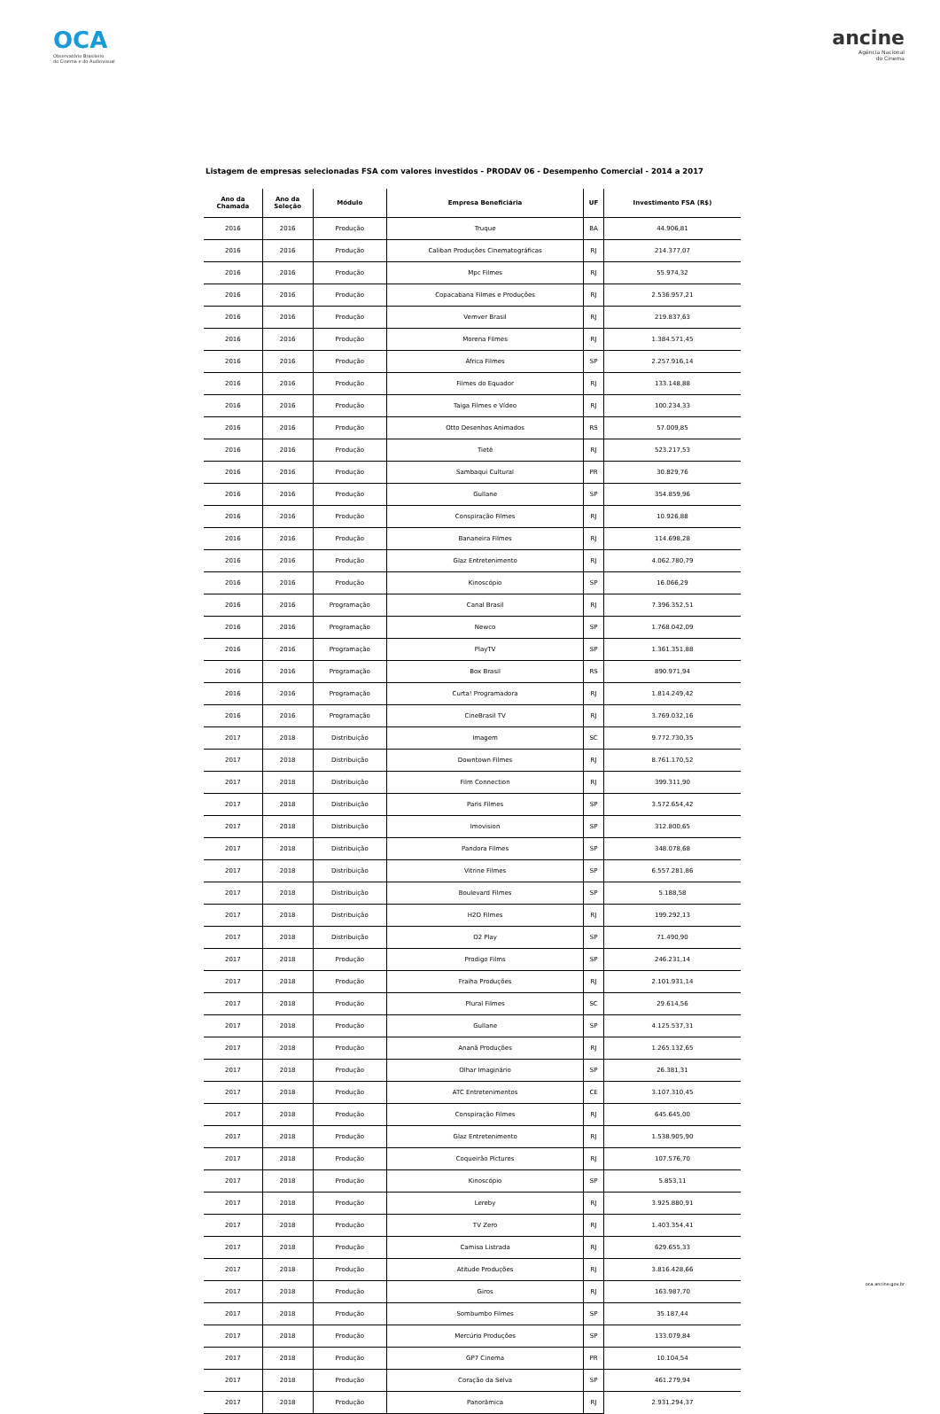OCA
Observatório Brasileiro
do Cinema e do Audiovisual
ancine
Agência Nacional
do Cinema
Listagem de empresas selecionadas FSA com valores investidos - PRODAV 06 - Desempenho Comercial - 2014 a 2017
| Ano da Chamada | Ano da Seleção | Módulo | Empresa Beneficiária | UF | Investimento FSA (R$) |
| --- | --- | --- | --- | --- | --- |
| 2016 | 2016 | Produção | Truque | BA | 44.906,81 |
| 2016 | 2016 | Produção | Caliban Produções Cinematográficas | RJ | 214.377,07 |
| 2016 | 2016 | Produção | Mpc Filmes | RJ | 55.974,32 |
| 2016 | 2016 | Produção | Copacabana Filmes e Produções | RJ | 2.536.957,21 |
| 2016 | 2016 | Produção | Vemver Brasil | RJ | 219.837,63 |
| 2016 | 2016 | Produção | Morena Filmes | RJ | 1.384.571,45 |
| 2016 | 2016 | Produção | África Filmes | SP | 2.257.916,14 |
| 2016 | 2016 | Produção | Filmes do Equador | RJ | 133.148,88 |
| 2016 | 2016 | Produção | Taiga Filmes e Vídeo | RJ | 100.234,33 |
| 2016 | 2016 | Produção | Otto Desenhos Animados | RS | 57.009,85 |
| 2016 | 2016 | Produção | Tietê | RJ | 523.217,53 |
| 2016 | 2016 | Produção | Sambaqui Cultural | PR | 30.829,76 |
| 2016 | 2016 | Produção | Gullane | SP | 354.859,96 |
| 2016 | 2016 | Produção | Conspiração Filmes | RJ | 10.926,88 |
| 2016 | 2016 | Produção | Bananeira Filmes | RJ | 114.698,28 |
| 2016 | 2016 | Produção | Glaz Entretenimento | RJ | 4.062.780,79 |
| 2016 | 2016 | Produção | Kinoscópio | SP | 16.066,29 |
| 2016 | 2016 | Programação | Canal Brasil | RJ | 7.396.352,51 |
| 2016 | 2016 | Programação | Newco | SP | 1.768.042,09 |
| 2016 | 2016 | Programação | PlayTV | SP | 1.361.351,88 |
| 2016 | 2016 | Programação | Box Brasil | RS | 890.971,94 |
| 2016 | 2016 | Programação | Curta! Programadora | RJ | 1.814.249,42 |
| 2016 | 2016 | Programação | CineBrasil TV | RJ | 3.769.032,16 |
| 2017 | 2018 | Distribuição | Imagem | SC | 9.772.730,35 |
| 2017 | 2018 | Distribuição | Downtown Filmes | RJ | 8.761.170,52 |
| 2017 | 2018 | Distribuição | Film Connection | RJ | 399.311,90 |
| 2017 | 2018 | Distribuição | Paris Filmes | SP | 3.572.654,42 |
| 2017 | 2018 | Distribuição | Imovision | SP | 312.800,65 |
| 2017 | 2018 | Distribuição | Pandora Filmes | SP | 348.078,68 |
| 2017 | 2018 | Distribuição | Vitrine Filmes | SP | 6.557.281,86 |
| 2017 | 2018 | Distribuição | Boulevard Filmes | SP | 5.188,58 |
| 2017 | 2018 | Distribuição | H2O Filmes | RJ | 199.292,13 |
| 2017 | 2018 | Distribuição | O2 Play | SP | 71.490,90 |
| 2017 | 2018 | Produção | Prodigo Films | SP | 246.231,14 |
| 2017 | 2018 | Produção | Fraiha Produções | RJ | 2.101.931,14 |
| 2017 | 2018 | Produção | Plural Filmes | SC | 29.614,56 |
| 2017 | 2018 | Produção | Gullane | SP | 4.125.537,31 |
| 2017 | 2018 | Produção | Ananã Produções | RJ | 1.265.132,65 |
| 2017 | 2018 | Produção | Olhar Imaginário | SP | 26.381,31 |
| 2017 | 2018 | Produção | ATC Entretenimentos | CE | 3.107.310,45 |
| 2017 | 2018 | Produção | Conspiração Filmes | RJ | 645.645,00 |
| 2017 | 2018 | Produção | Glaz Entretenimento | RJ | 1.538.905,90 |
| 2017 | 2018 | Produção | Coqueirão Pictures | RJ | 107.576,70 |
| 2017 | 2018 | Produção | Kinoscópio | SP | 5.853,11 |
| 2017 | 2018 | Produção | Lereby | RJ | 3.925.880,91 |
| 2017 | 2018 | Produção | TV Zero | RJ | 1.403.354,41 |
| 2017 | 2018 | Produção | Camisa Listrada | RJ | 629.655,33 |
| 2017 | 2018 | Produção | Atitude Produções | RJ | 3.816.428,66 |
| 2017 | 2018 | Produção | Giros | RJ | 163.987,70 |
| 2017 | 2018 | Produção | Sombumbo Filmes | SP | 35.187,44 |
| 2017 | 2018 | Produção | Mercúrio Produções | SP | 133.079,84 |
| 2017 | 2018 | Produção | GP7 Cinema | PR | 10.104,54 |
| 2017 | 2018 | Produção | Coração da Selva | SP | 461.279,94 |
| 2017 | 2018 | Produção | Panorâmica | RJ | 2.931.294,37 |
oca.ancine.gov.br